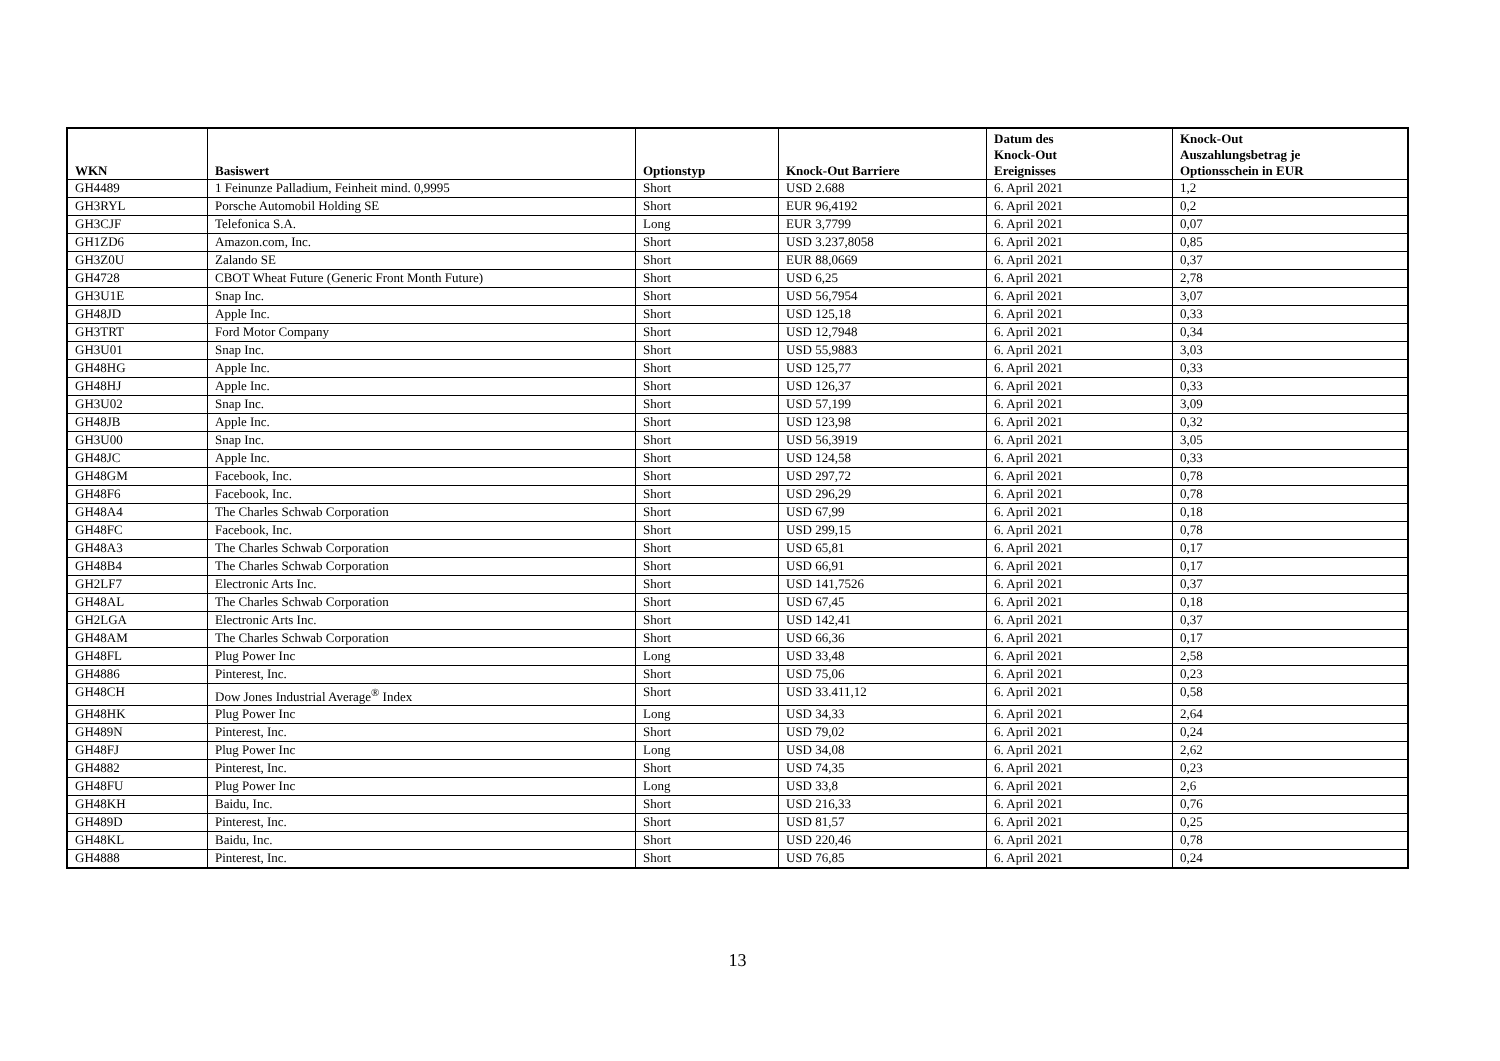| WKN | Basiswert | Optionstyp | Knock-Out Barriere | Datum des Knock-Out Ereignisses | Knock-Out Auszahlungsbetrag je Optionsschein in EUR |
| --- | --- | --- | --- | --- | --- |
| GH4489 | 1 Feinunze Palladium, Feinheit mind. 0,9995 | Short | USD 2.688 | 6. April 2021 | 1,2 |
| GH3RYL | Porsche Automobil Holding SE | Short | EUR 96,4192 | 6. April 2021 | 0,2 |
| GH3CJF | Telefonica S.A. | Long | EUR 3,7799 | 6. April 2021 | 0,07 |
| GH1ZD6 | Amazon.com, Inc. | Short | USD 3.237,8058 | 6. April 2021 | 0,85 |
| GH3Z0U | Zalando SE | Short | EUR 88,0669 | 6. April 2021 | 0,37 |
| GH4728 | CBOT Wheat Future (Generic Front Month Future) | Short | USD 6,25 | 6. April 2021 | 2,78 |
| GH3U1E | Snap Inc. | Short | USD 56,7954 | 6. April 2021 | 3,07 |
| GH48JD | Apple Inc. | Short | USD 125,18 | 6. April 2021 | 0,33 |
| GH3TRT | Ford Motor Company | Short | USD 12,7948 | 6. April 2021 | 0,34 |
| GH3U01 | Snap Inc. | Short | USD 55,9883 | 6. April 2021 | 3,03 |
| GH48HG | Apple Inc. | Short | USD 125,77 | 6. April 2021 | 0,33 |
| GH48HJ | Apple Inc. | Short | USD 126,37 | 6. April 2021 | 0,33 |
| GH3U02 | Snap Inc. | Short | USD 57,199 | 6. April 2021 | 3,09 |
| GH48JB | Apple Inc. | Short | USD 123,98 | 6. April 2021 | 0,32 |
| GH3U00 | Snap Inc. | Short | USD 56,3919 | 6. April 2021 | 3,05 |
| GH48JC | Apple Inc. | Short | USD 124,58 | 6. April 2021 | 0,33 |
| GH48GM | Facebook, Inc. | Short | USD 297,72 | 6. April 2021 | 0,78 |
| GH48F6 | Facebook, Inc. | Short | USD 296,29 | 6. April 2021 | 0,78 |
| GH48A4 | The Charles Schwab Corporation | Short | USD 67,99 | 6. April 2021 | 0,18 |
| GH48FC | Facebook, Inc. | Short | USD 299,15 | 6. April 2021 | 0,78 |
| GH48A3 | The Charles Schwab Corporation | Short | USD 65,81 | 6. April 2021 | 0,17 |
| GH48B4 | The Charles Schwab Corporation | Short | USD 66,91 | 6. April 2021 | 0,17 |
| GH2LF7 | Electronic Arts Inc. | Short | USD 141,7526 | 6. April 2021 | 0,37 |
| GH48AL | The Charles Schwab Corporation | Short | USD 67,45 | 6. April 2021 | 0,18 |
| GH2LGA | Electronic Arts Inc. | Short | USD 142,41 | 6. April 2021 | 0,37 |
| GH48AM | The Charles Schwab Corporation | Short | USD 66,36 | 6. April 2021 | 0,17 |
| GH48FL | Plug Power Inc | Long | USD 33,48 | 6. April 2021 | 2,58 |
| GH4886 | Pinterest, Inc. | Short | USD 75,06 | 6. April 2021 | 0,23 |
| GH48CH | Dow Jones Industrial Average<sup>®</sup> Index | Short | USD 33.411,12 | 6. April 2021 | 0,58 |
| GH48HK | Plug Power Inc | Long | USD 34,33 | 6. April 2021 | 2,64 |
| GH489N | Pinterest, Inc. | Short | USD 79,02 | 6. April 2021 | 0,24 |
| GH48FJ | Plug Power Inc | Long | USD 34,08 | 6. April 2021 | 2,62 |
| GH4882 | Pinterest, Inc. | Short | USD 74,35 | 6. April 2021 | 0,23 |
| GH48FU | Plug Power Inc | Long | USD 33,8 | 6. April 2021 | 2,6 |
| GH48KH | Baidu, Inc. | Short | USD 216,33 | 6. April 2021 | 0,76 |
| GH489D | Pinterest, Inc. | Short | USD 81,57 | 6. April 2021 | 0,25 |
| GH48KL | Baidu, Inc. | Short | USD 220,46 | 6. April 2021 | 0,78 |
| GH4888 | Pinterest, Inc. | Short | USD 76,85 | 6. April 2021 | 0,24 |
13